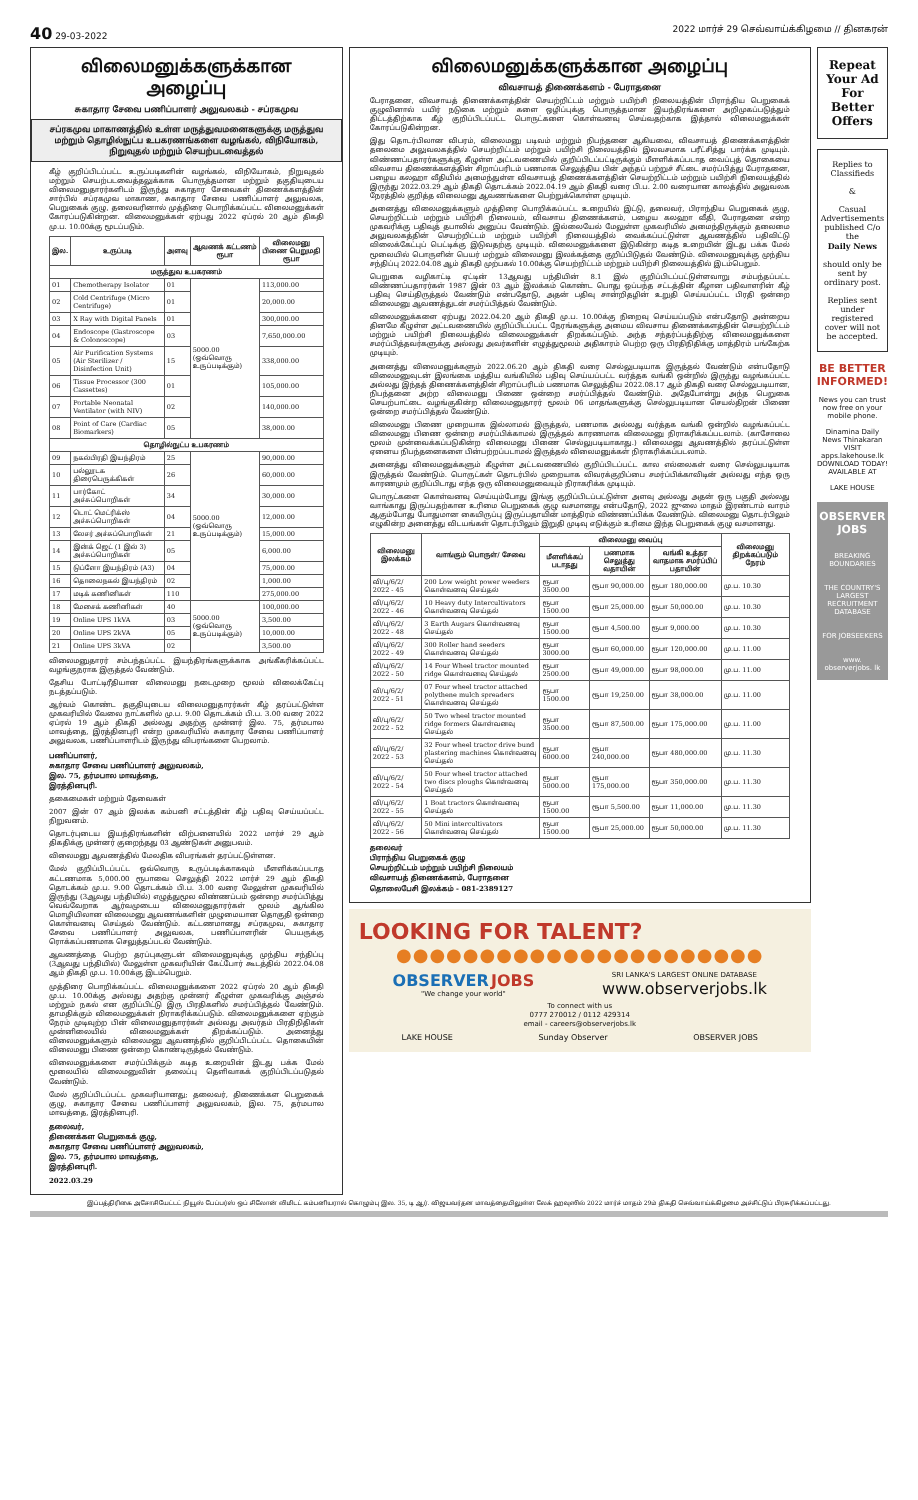40 29-03-2022 2022 மார்ச் 29 செவ்வாய்க்கிழமை // தினகரன்
விலைமனுக்களுக்கான அழைப்பு
சுகாதார சேவை பணிப்பாளர் அலுவலகம் - சப்ரகமுவ
சப்ரகமுவ மாகாணத்தில் உள்ள மருத்துவமனைகளுக்கு மருத்துவ மற்றும் தொழில்நுட்ப உபகரணங்களை வழங்கல், விநியோகம், நிறுவுதல் மற்றும் செயற்படவைத்தல்
கீழ் குறிப்பிடப்பட்ட உருப்படிகளின் வழங்கல், விநியோகம், நிறுவுதல் மற்றும் செயற்படவைத்தலுக்காக பொருத்தமான மற்றும் தகுதியுடைய விலைமனுதாரர்களிடம் இருந்து சுகாதார சேவைகள் திணைக்களத்தின் சார்பில் சப்ரகமுவ மாகாண, சுகாதார சேவை பணிப்பாளர் அலுவலக, பெறுகைக் குழு, தலைவரினால் முத்திரை பொறிக்கப்பட்ட விலைமனுக்கள் கோரப்படுகின்றன. விலைமனுக்கள் ஏற்பது 2022 ஏப்ரல் 20 ஆம் திகதி மு.ப. 10.00க்கு மூடப்படும்.
| இல. | உருப்படி | அளவு | ஆவணக் கட்டணம் ரூபா | விலைமனு பிணை பெறுமதி ரூபா |
| --- | --- | --- | --- | --- |
| மருத்துவ உபகரணம் | | | | |
| 01 | Chemotherapy Isolator | 01 | 5000.00 (ஒவ்வொரு உருப்படிக்கும்) | 113,000.00 |
| 02 | Cold Centrifuge (Micro Centrifuge) | 01 | | 20,000.00 |
| 03 | X Ray with Digital Panels | 01 | | 300,000.00 |
| 04 | Endoscope (Gastroscope & Colonoscope) | 03 | | 7,650,000.00 |
| 05 | Air Purification Systems (Air Sterilizer / Disinfection Unit) | 15 | | 338,000.00 |
| 06 | Tissue Processor (300 Cassettes) | 01 | | 105,000.00 |
| 07 | Portable Neonatal Ventilator (with NIV) | 02 | | 140,000.00 |
| 08 | Point of Care (Cardiac Biomarkers) | 05 | | 38,000.00 |
| தொழில்நுட்ப உபகரணம் | | | | |
| 09 | நகல்பிரதி இயந்திரம் | 25 | 5000.00 (ஒவ்வொரு உருப்படிக்கும்) | 90,000.00 |
| 10 | பல்லூடக திரைபெருக்கிகள் | 26 | | 60,000.00 |
| 11 | பார்கோட் அச்சுப்பொறிகள் | 34 | | 30,000.00 |
| 12 | டொட் மெட்ரிக்ஸ் அச்சுப்பொறிகள் | 04 | | 12,000.00 |
| 13 | லேசர் அச்சுப்பொறிகள் | 21 | | 15,000.00 |
| 14 | இன்க் ஜெட் (1 இல் 3) அச்சுப்பொறிகள் | 05 | | 6,000.00 |
| 15 | டுப்ளோ இயந்திரம் (A3) | 04 | | 75,000.00 |
| 16 | தொலைநகல் இயந்திரம் | 02 | | 1,000.00 |
| 17 | மடிக் கணினிகள் | 110 | | 275,000.00 |
| 18 | மேசைக் கணினிகள் | 40 | 5000.00 (ஒவ்வொரு உருப்படிக்கும்) | 100,000.00 |
| 19 | Online UPS 1kVA | 03 | | 3,500.00 |
| 20 | Online UPS 2kVA | 05 | | 10,000.00 |
| 21 | Online UPS 3kVA | 02 | | 3,500.00 |
விலைமனுதாரர் சம்பந்தப்பட்ட இயந்திரங்களுக்காக அங்கீகரிக்கப்பட்ட வழங்குநராக இருத்தல் வேண்டும்.
தேசிய போட்டிரீதியான விலைமனு நடைமுறை மூலம் விலைக்கேட்பு நடத்தப்படும்.
ஆர்வம் கொண்ட தகுதியுடைய விலைமனுதாரர்கள் கீழ் தரப்பட்டுள்ள முகவரியில் வேலை நாட்களில் மு.ப. 9.00 தொடக்கம் பி.ப. 3.00 வரை 2022 ஏப்ரல் 19 ஆம் திகதி அல்லது அதற்கு முன்னர் இல. 75, தர்மபால மாவத்தை, இரத்தினபுரி என்ற முகவரியில் சுகாதார சேவை பணிப்பாளர் அலுவலக, பணிப்பாளரிடம் இருந்து விபரங்களை பெறலாம்.
பணிப்பாளர்,
சுகாதார சேவை பணிப்பாளர் அலுவலகம்,
இல. 75, தர்மபால மாவத்தை,
இரத்தினபுரி.
தகைமைகள் மற்றும் தேவைகள்
2007 இன் 07 ஆம் இலக்க கம்பனி சட்டத்தின் கீழ் பதிவு செய்யப்பட்ட நிறுவனம்.
தொடர்புடைய இயந்திரங்களின் விற்பனையில் 2022 மார்ச் 29 ஆம் திகதிக்கு முன்னர் குறைந்தது 03 ஆண்டுகள் அனுபவம்.
விலைமனு ஆவணத்தில் மேலதிக விபரங்கள் தரப்பட்டுள்ளன.
மேல் குறிப்பிடப்பட்ட ஒவ்வொரு உருப்படிக்காகவும் மீளளிக்கப்படாத கட்டணமாக 5,000.00 ரூபாவை செலுத்தி 2022 மார்ச் 29 ஆம் திகதி தொடக்கம் மு.ப. 9.00 தொடக்கம் பி.ப. 3.00 வரை மேலுள்ள முகவரியில் இருந்து (3ஆவது பந்தியில்) எழுத்துமூல விண்ணப்பம் ஒன்றை சமர்ப்பித்து வெவ்வேறாக ஆர்வமுடைய விலைமனுதாரர்கள் மூலம் ஆங்கில மொழியிலான விலைமனு ஆவணங்களின் முழுமையான தொகுதி ஒன்றை கொள்வனவு செய்தல் வேண்டும். கட்டணமானது சப்ரகமுவ, சுகாதார சேவை பணிப்பாளர் அலுவலக, பணிப்பாளரின் பெயருக்கு ரொக்கப்பணமாக செலுத்தப்படல் வேண்டும்.
ஆவணத்தை பெற்ற தரப்புகளுடன் விலைமனுவுக்கு முந்திய சந்திப்பு (3ஆவது பந்தியில்) மேலுள்ள முகவரியின் கேட்போர் கூடத்தில் 2022.04.08 ஆம் திகதி மு.ப. 10.00க்கு இடம்பெறும்.
முத்திரை பொறிக்கப்பட்ட விலைமனுக்களை 2022 ஏப்ரல் 20 ஆம் திகதி மு.ப. 10.00க்கு அல்லது அதற்கு முன்னர் கீழுள்ள முகவரிக்கு அஞ்சல் மற்றும் நகல் என குறிப்பிட்டு இரு பிரதிகளில் சமர்ப்பித்தல் வேண்டும். தாமதிக்கும் விலைமனுக்கள் நிராகரிக்கப்படும். விலைமனுக்களை ஏற்கும் நேரம் முடிவுற்ற பின் விலைமனுதாரர்கள் அல்லது அவர்தம் பிரதிநிதிகள் முன்னிலையில் விலைமனுக்கள் திறக்கப்படும். அனைத்து விலைமனுக்களும் விலைமனு ஆவணத்தில் குறிப்பிடப்பட்ட தொகையின் விலைமனு பிணை ஒன்றை கொண்டிருத்தல் வேண்டும்.
விலைமனுக்களை சமர்ப்பிக்கும் கடித உறையின் இடது பக்க மேல் மூலையில் விலைமனுவின் தலைப்பு தெளிவாகக் குறிப்பிடப்படுதல் வேண்டும்.
மேல் குறிப்பிடப்பட்ட முகவரியானது; தலைவர், திணைக்கள பெறுகைக் குழு, சுகாதார சேவை பணிப்பாளர் அலுவலகம், இல. 75, தர்மபால மாவத்தை, இரத்தினபுரி.
தலைவர்,
திணைக்கள பெறுகைக் குழு,
சுகாதார சேவை பணிப்பாளர் அலுவலகம்,
இல. 75, தர்மபால மாவத்தை,
இரத்தினபுரி.
2022.03.29
விலைமனுக்களுக்கான அழைப்பு
விவசாயத் திணைக்களம் - பேராதனை
பேராதனை, விவசாயத் திணைக்களத்தின் செயற்றிட்டம் மற்றும் பயிற்சி நிலையத்தின் பிராந்திய பெறுகைக் குழுவினால் பயிர் நடுகை மற்றும் களை ஒழிப்புக்கு பொருத்தமான இயந்திரங்களை அறிமுகப்படுத்தும் திட்டத்திற்காக கீழ் குறிப்பிடப்பட்ட பொருட்களை கொள்வனவு செய்வதற்காக இத்தால் விலைமனுக்கள் கோரப்படுகின்றன.
இது தொடர்பிலான விபரம், விலைமனு படிவம் மற்றும் நிபந்தனை ஆகியவை, விவசாயத் திணைக்களத்தின் தலைமை அலுவலகத்தில் செயற்றிட்டம் மற்றும் பயிற்சி நிலையத்தில் இலவசமாக பரீட்சித்து பார்க்க முடியும். விண்ணப்பதாரர்களுக்கு கீழுள்ள அட்டவணையில் குறிப்பிடப்பட்டிருக்கும் மீளளிக்கப்படாத வைப்புத் தொகையை விவசாய திணைக்களத்தின் சிறாப்பரிடம் பணமாக செலுத்திய பின் அந்தப் பற்றுச் சீட்டை சமர்ப்பித்து பேராதனை, பழைய கலஹா வீதியில் அமைந்துள்ள விவசாயத் திணைக்களத்தின் செயற்றிட்டம் மற்றும் பயிற்சி நிலையத்தில் இருந்து 2022.03.29 ஆம் திகதி தொடக்கம் 2022.04.19 ஆம் திகதி வரை பி.ப. 2.00 வரையான காலத்தில் அலுவலக நேரத்தில் குறித்த விலைமனு ஆவணங்களை பெற்றுக்கொள்ள முடியும்.
அனைத்து விலைமனுக்களும் முத்திரை பொறிக்கப்பட்ட உறையில் இட்டு, தலைவர், பிராந்திய பெறுகைக் குழு, செயற்றிட்டம் மற்றும் பயிற்சி நிலையம், விவசாய திணைக்களம், பழைய கலஹா வீதி, பேராதனை என்ற முகவரிக்கு பதிவுத் தபாலில் அனுப்ப வேண்டும். இல்லையேல் மேலுள்ள முகவரியில் அமைந்திருக்கும் தலைமை அலுவலகத்தின் செயற்றிட்டம் மற்றும் பயிற்சி நிலையத்தில் வைக்கப்பட்டுள்ள ஆவணத்தில் பதிவிட்டு விலைக்கேட்புப் பெட்டிக்கு இடுவதற்கு முடியும். விலைமனுக்களை இடுகின்ற கடித உறையின் இடது பக்க மேல் மூலையில் பொருளின் பெயர் மற்றும் விலைமனு இலக்கத்தை குறிப்பிடுதல் வேண்டும். விலைமனுவுக்கு முந்திய சந்திப்பு 2022.04.08 ஆம் திகதி முற்பகல் 10.00க்கு செயற்றிட்டம் மற்றும் பயிற்சி நிலையத்தில் இடம்பெறும்.
பெறுகை வழிகாட்டி ஏட்டின் 13ஆவது பந்தியின் 8.1 இல் குறிப்பிடப்பட்டுள்ளவாறு சம்பந்தப்பட்ட விண்ணப்பதாரர்கள் 1987 இன் 03 ஆம் இலக்கம் கொண்ட பொது ஒப்பந்த சட்டத்தின் கீழான பதிவாளரின் கீழ் பதிவு செய்திருத்தல் வேண்டும் என்பதோடு, அதன் பதிவு சான்றிதழின் உறுதி செய்யப்பட்ட பிரதி ஒன்றை விலைமனு ஆவணத்துடன் சமர்ப்பித்தல் வேண்டும்.
விலைமனுக்களை ஏற்பது 2022.04.20 ஆம் திகதி மு.ப. 10.00க்கு நிறைவு செய்யப்படும் என்பதோடு அன்றைய தினமே கீழுள்ள அட்டவணையில் குறிப்பிடப்பட்ட நேரங்களுக்கு அமைய விவசாய திணைக்களத்தின் செயற்றிட்டம் மற்றும் பயிற்சி நிலையத்தில் விலைமனுக்கள் திறக்கப்படும். அந்த சந்தர்ப்பத்திற்கு விலைமனுக்களை சமர்ப்பித்தவர்களுக்கு அல்லது அவர்களின் எழுத்துமூலம் அதிகாரம் பெற்ற ஒரு பிரதிநிதிக்கு மாத்திரம் பங்கேற்க முடியும்.
அனைத்து விலைமனுக்களும் 2022.06.20 ஆம் திகதி வரை செல்லுபடியாக இருத்தல் வேண்டும் என்பதோடு விலைமனுவுடன் இலங்கை மத்திய வங்கியில் பதிவு செய்யப்பட்ட வர்த்தக வங்கி ஒன்றில் இருந்து வழங்கப்பட்ட அல்லது இந்தத் திணைக்களத்தின் சிறாப்பரிடம் பணமாக செலுத்திய 2022.08.17 ஆம் திகதி வரை செல்லுபடியான, நிபந்தனை அற்ற விலைமனு பிணை ஒன்றை சமர்ப்பித்தல் வேண்டும். அதேபோன்று அந்த பெறுகை செயற்பாட்டை வழங்குகின்ற விலைமனுதாரர் மூலம் 06 மாதங்களுக்கு செல்லுபடியான செயல்திறன் பிணை ஒன்றை சமர்ப்பித்தல் வேண்டும்.
விலைமனு பிணை முறையாக இல்லாமல் இருத்தல், பணமாக அல்லது வர்த்தக வங்கி ஒன்றில் வழங்கப்பட்ட விலைமனு பிணை ஒன்றை சமர்ப்பிக்காமல் இருத்தல் காரணமாக விலைமனு நிராகரிக்கப்படலாம். (காசோலை மூலம் முன்வைக்கப்படுகின்ற விலைமனு பிணை செல்லுபடியாகாது.) விலைமனு ஆவணத்தில் தரப்பட்டுள்ள ஏனைய நிபந்தனைகளை பின்பற்றப்படாமல் இருத்தல் விலைமனுக்கள் நிராகரிக்கப்படலாம்.
அனைத்து விலைமனுக்களும் கீழுள்ள அட்டவணையில் குறிப்பிடப்பட்ட கால எல்லைகள் வரை செல்லுபடியாக இருத்தல் வேண்டும். பொருட்கள் தொடர்பில் முறையாக விவரக்குறிப்பை சமர்ப்பிக்காவிடின் அல்லது எந்த ஒரு காரணமும் குறிப்பிடாது எந்த ஒரு விலைமனுவையும் நிராகரிக்க முடியும்.
பொருட்களை கொள்வனவு செய்யும்போது இங்கு குறிப்பிடப்பட்டுள்ள அளவு அல்லது அதன் ஒரு பகுதி அல்லது வாங்காது இருப்பதற்கான உரிமை பெறுகைக் குழு வசமானது என்பதோடு, 2022 ஜுலை மாதம் இரண்டாம் வாரம் ஆகும்போது போதுமான கையிருப்பு இருப்பதாயின் மாத்திரம் விண்ணப்பிக்க வேண்டும். விலைமனு தொடர்பிலும் எழுகின்ற அனைத்து விடயங்கள் தொடர்பிலும் இறுதி முடிவு எடுக்கும் உரிமை இந்த பெறுகைக் குழு வசமானது.
| விலைமனு இலக்கம் | வாங்கும் பொருள்/ சேவை | விலைமனு வைப்பு | | | விலைமனு திறக்கப்படும் நேரம் |
| --- | --- | --- | --- | --- | --- |
| | | மீளளிக்கப் படாதது | பணமாக செலுத்து வதாயின் | வங்கி உத்தர வாதமாக சமர்ப்பிப் பதாயின் | |
| வி/பு/6/2/ 2022 - 45 | 200 Low weight power weeders கொள்வனவு செய்தல் | ரூபா 3500.00 | ரூபா 90,000.00 | ரூபா 180,000.00 | மு.ப. 10.30 |
| வி/பு/6/2/ 2022 - 46 | 10 Heavy duty Intercultivators கொள்வனவு செய்தல் | ரூபா 1500.00 | ரூபா 25,000.00 | ரூபா 50,000.00 | மு.ப. 10.30 |
| வி/பு/6/2/ 2022 - 48 | 3 Earth Augars கொள்வனவு செய்தல் | ரூபா 1500.00 | ரூபா 4,500.00 | ரூபா 9,000.00 | மு.ப. 10.30 |
| வி/பு/6/2/ 2022 - 49 | 300 Roller hand seeders கொள்வனவு செய்தல் | ரூபா 3000.00 | ரூபா 60,000.00 | ரூபா 120,000.00 | மு.ப. 11.00 |
| வி/பு/6/2/ 2022 - 50 | 14 Four Wheel tractor mounted ridge கொள்வனவு செய்தல் | ரூபா 2500.00 | ரூபா 49,000.00 | ரூபா 98,000.00 | மு.ப. 11.00 |
| வி/பு/6/2/ 2022 - 51 | 07 Four wheel tractor attached polythene mulch spreaders கொள்வனவு செய்தல் | ரூபா 1500.00 | ரூபா 19,250.00 | ரூபா 38,000.00 | மு.ப. 11.00 |
| வி/பு/6/2/ 2022 - 52 | 50 Two wheel tractor mounted ridge formers கொள்வனவு செய்தல் | ரூபா 3500.00 | ரூபா 87,500.00 | ரூபா 175,000.00 | மு.ப. 11.00 |
| வி/பு/6/2/ 2022 - 53 | 32 Four wheel tractor drive bund plastering machines கொள்வனவு செய்தல் | ரூபா 6000.00 | ரூபா 240,000.00 | ரூபா 480,000.00 | மு.ப. 11.30 |
| வி/பு/6/2/ 2022 - 54 | 50 Four wheel tractor attached two discs ploughs கொள்வனவு செய்தல் | ரூபா 5000.00 | ரூபா 175,000.00 | ரூபா 350,000.00 | மு.ப. 11.30 |
| வி/பு/6/2/ 2022 - 55 | 1 Boat tractors கொள்வனவு செய்தல் | ரூபா 1500.00 | ரூபா 5,500.00 | ரூபா 11,000.00 | மு.ப. 11.30 |
| வி/பு/6/2/ 2022 - 56 | 50 Mini intercultivators கொள்வனவு செய்தல் | ரூபா 1500.00 | ரூபா 25,000.00 | ரூபா 50,000.00 | மு.ப. 11.30 |
தலைவர்
பிராந்திய பெறுகைக் குழு
செயற்றிட்டம் மற்றும் பயிற்சி நிலையம்
விவசாயத் திணைக்களம், பேராதனை
தொலைபேசி இலக்கம் - 081-2389127
LOOKING FOR TALENT?
●●●●●●●●●●●●●●●●●●●●●●
OBSERVER JOBS
"We change your world"
SRI LANKA'S LARGEST ONLINE DATABASE
www.observerjobs.lk
To connect with us
0777 270012 / 0112 429314
email - careers@observerjobs.lk
LAKE HOUSE Sunday Observer OBSERVER JOBS
Repeat Your Ad For Better Offers
Replies to Classifieds
&
Casual Advertisements published C/o the
Daily News
should only be sent by ordinary post.
Replies sent under registered cover will not be accepted.
BE BETTER INFORMED!
News you can trust now free on your mobile phone.
Dinamina Daily News Thinakaran
VISIT
apps.lakehouse.lk
DOWNLOAD TODAY!
AVAILABLE AT
LAKE HOUSE
OBSERVER JOBS
BREAKING BOUNDARIES
THE COUNTRY'S LARGEST RECRUITMENT DATABASE
FOR JOBSEEKERS
www. observerjobs. lk
இப்பத்திரிகை அசோசியேட்டட் நியூஸ் பேப்பர்ஸ் ஒப் சிலோன் லிமிடட் கம்பனியரால் கொழும்பு இல. 35, டி ஆர். விஜயவர்தன மாவத்தையிலுள்ள லேக் ஹவுஸில் 2022 மார்ச் மாதம் 29ம் திகதி செவ்வாய்க்கிழமை அச்சிட்டுப் பிரசுரிக்கப்பட்டது.